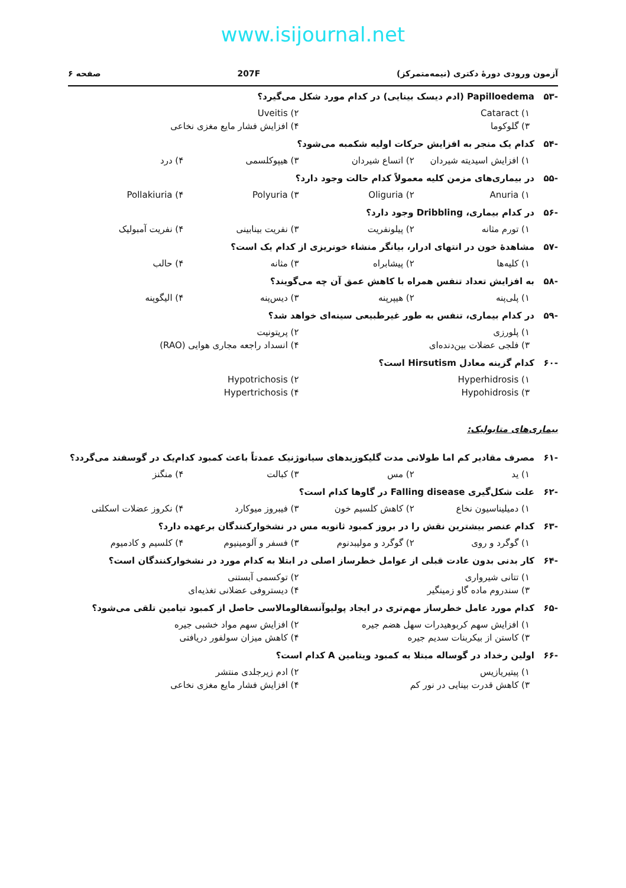www.isijournal.net
آزمون ورودی دورهٔ دکتری (نیمه‌متمرکز) 207F صفحه ۶
-۵۳ Papilloedema (ادم دیسک بینایی) در کدام مورد شکل می‌گیرد؟
۱) Cataract
۲) Uveitis
۳) گلوکوما
۴) افزایش فشار مایع مغزی نخاعی
-۵۴ کدام یک منجر به افزایش حرکات اولیه شکمبه می‌شود؟
۱) افزایش اسیدیته شیردان
۲) اتساع شیردان
۳) هیپوکلسمی
۴) درد
-۵۵ در بیماری‌های مزمن کلیه معمولاً کدام حالت وجود دارد؟
۱) Anuria
۲) Oliguria
۳) Polyuria
۴) Pollakiuria
-۵۶ در کدام بیماری، Dribbling وجود دارد؟
۱) تورم مثانه
۲) پیلونفریت
۳) نفریت بینابینی
۴) نفریت آمبولیک
-۵۷ مشاهدهٔ خون در انتهای ادرار، بیانگر منشاء خونریزی از کدام یک است؟
۱) کلیه‌ها
۲) پیشابراه
۳) مثانه
۴) حالب
-۵۸ به افزایش تعداد تنفس همراه با کاهش عمق آن چه می‌گویند؟
۱) پلی‌پنه
۲) هیپرپنه
۳) دیس‌پنه
۴) الیگوپنه
-۵۹ در کدام بیماری، تنفس به طور غیرطبیعی سینه‌ای خواهد شد؟
۱) پلورزی
۲) پریتونیت
۳) فلجی عضلات بین‌دنده‌ای
۴) انسداد راجعه مجاری هوایی (RAO)
-۶۰ کدام گزینه معادل Hirsutism است؟
۱) Hyperhidrosis
۲) Hypotrichosis
۳) Hypohidrosis
۴) Hypertrichosis
بیماری‌های متابولیک:
-۶۱ مصرف مقادیر کم اما طولانی مدت گلیکوزیدهای سیانوژنیک عمدتاً باعث کمبود کدام‌یک در گوسفند می‌گردد؟
۱) ید
۲) مس
۳) کبالت
۴) منگنز
-۶۲ علت شکل‌گیری Falling disease در گاوها کدام است؟
۱) دمیلیناسیون نخاع
۲) کاهش کلسیم خون
۳) فیبروز میوکارد
۴) نکروز عضلات اسکلتی
-۶۳ کدام عنصر بیشترین نقش را در بروز کمبود ثانویه مس در نشخوارکنندگان برعهده دارد؟
۱) گوگرد و روی
۲) گوگرد و مولیبدنوم
۳) فسفر و آلومینیوم
۴) کلسیم و کادمیوم
-۶۴ کار بدنی بدون عادت قبلی از عوامل خطرساز اصلی در ابتلا به کدام مورد در نشخوارکنندگان است؟
۱) تتانی شیرواری
۲) توکسمی آبستنی
۳) سندروم ماده گاو زمینگیر
۴) دیستروفی عضلانی تغذیه‌ای
-۶۵ کدام مورد عامل خطرساز مهم‌تری در ایجاد پولیوآنسفالومالاسی حاصل از کمبود تیامین تلقی می‌شود؟
۱) افزایش سهم کربوهیدرات سهل هضم جیره
۲) افزایش سهم مواد خشبی جیره
۳) کاستن از بیکربنات سدیم جیره
۴) کاهش میزان سولفور دریافتی
-۶۶ اولین رخداد در گوساله مبتلا به کمبود ویتامین A کدام است؟
۱) پیتیریازیس
۲) ادم زیرجلدی منتشر
۳) کاهش قدرت بینایی در نور کم
۴) افزایش فشار مایع مغزی نخاعی